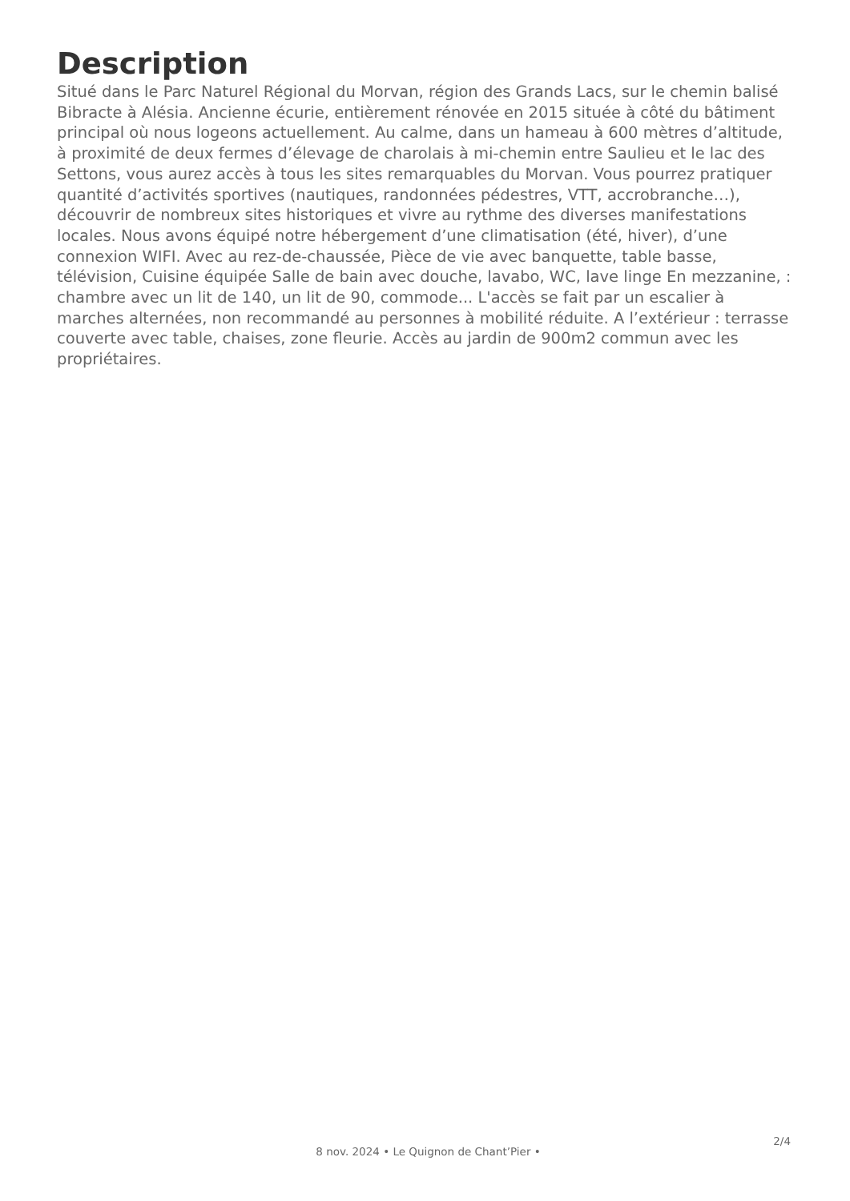Description
Situé dans le Parc Naturel Régional du Morvan, région des Grands Lacs, sur le chemin balisé Bibracte à Alésia. Ancienne écurie, entièrement rénovée en 2015 située à côté du bâtiment principal où nous logeons actuellement. Au calme, dans un hameau à 600 mètres d’altitude, à proximité de deux fermes d’élevage de charolais à mi-chemin entre Saulieu et le lac des Settons, vous aurez accès à tous les sites remarquables du Morvan. Vous pourrez pratiquer quantité d’activités sportives (nautiques, randonnées pédestres, VTT, accrobranche…), découvrir de nombreux sites historiques et vivre au rythme des diverses manifestations locales. Nous avons équipé notre hébergement d’une climatisation (été, hiver), d’une connexion WIFI. Avec au rez-de-chaussée, Pièce de vie avec banquette, table basse, télévision, Cuisine équipée Salle de bain avec douche, lavabo, WC, lave linge En mezzanine, : chambre avec un lit de 140, un lit de 90, commode... L'accès se fait par un escalier à marches alternées, non recommandé au personnes à mobilité réduite. A l’extérieur : terrasse couverte avec table, chaises, zone fleurie. Accès au jardin de 900m2 commun avec les propriétaires.
2/4
8 nov. 2024 • Le Quignon de Chant’Pier •